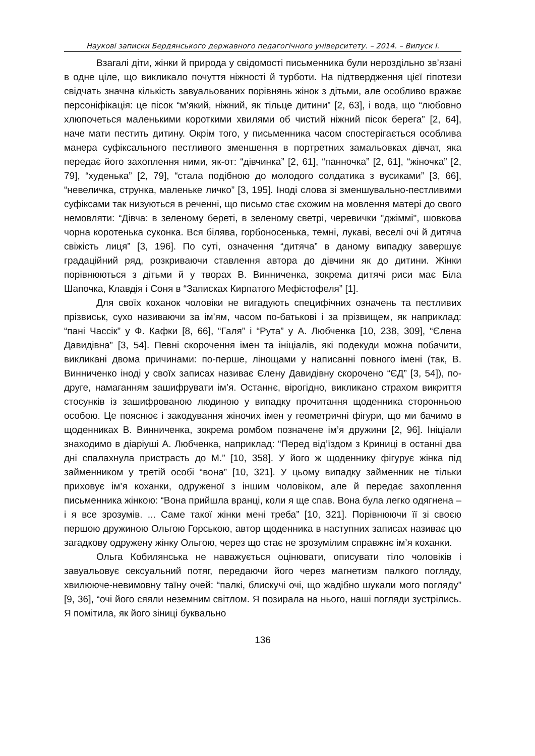Наукові записки Бердянського державного педагогічного університету. – 2014. – Випуск І.
Взагалі діти, жінки й природа у свідомості письменника були нероздільно зв’язані в одне ціле, що викликало почуття ніжності й турботи. На підтвердження цієї гіпотези свідчать значна кількість завуальованих порівнянь жінок з дітьми, але особливо вражає персоніфікація: це пісок “м’який, ніжний, як тільце дитини” [2, 63], і вода, що “любовно хлюпочеться маленькими короткими хвилями об чистий ніжний пісок берега” [2, 64], наче мати пестить дитину. Окрім того, у письменника часом спостерігається особлива манера суфіксального пестливого зменшення в портретних замальовках дівчат, яка передає його захоплення ними, як-от: “дівчинка” [2, 61], “панночка” [2, 61], “жіночка” [2, 79], “худенька” [2, 79], “стала подібною до молодого солдатика з вусиками” [3, 66], “невеличка, струнка, маленьке личко” [3, 195]. Іноді слова зі зменшувально-пестливими суфіксами так низуються в реченні, що письмо стає схожим на мовлення матері до свого немовляти: “Дівча: в зеленому береті, в зеленому светрі, черевички "джіммі", шовкова чорна коротенька суконка. Вся білява, горбоносенька, темні, лукаві, веселі очі й дитяча свіжість лиця” [3, 196]. По суті, означення “дитяча” в даному випадку завершує градаційний ряд, розкриваючи ставлення автора до дівчини як до дитини. Жінки порівнюються з дітьми й у творах В. Винниченка, зокрема дитячі риси має Біла Шапочка, Клавдія і Соня в “Записках Кирпатого Мефістофеля” [1].
Для своїх коханок чоловіки не вигадують специфічних означень та пестливих прізвиськ, сухо називаючи за ім’ям, часом по-батькові і за прізвищем, як наприклад: “пані Чассік” у Ф. Кафки [8, 66], “Галя” і “Рута” у А. Любченка [10, 238, 309], “Єлена Давидівна” [3, 54]. Певні скорочення імен та ініціалів, які подекуди можна побачити, викликані двома причинами: по-перше, лінощами у написанні повного імені (так, В. Винниченко іноді у своїх записах називає Єлену Давидівну скорочено “ЄД” [3, 54]), по-друге, намаганням зашифрувати ім’я. Останнє, вірогідно, викликано страхом викриття стосунків із зашифрованою людиною у випадку прочитання щоденника сторонньою особою. Це пояснює і закодування жіночих імен у геометричні фігури, що ми бачимо в щоденниках В. Винниченка, зокрема ромбом позначене ім’я дружини [2, 96]. Ініціали знаходимо в діаріуші А. Любченка, наприклад: “Перед від’їздом з Криниці в останні два дні спалахнула пристрасть до М.” [10, 358]. У його ж щоденнику фігурує жінка під займенником у третій особі “вона” [10, 321]. У цьому випадку займенник не тільки приховує ім’я коханки, одруженої з іншим чоловіком, але й передає захоплення письменника жінкою: “Вона прийшла вранці, коли я ще спав. Вона була легко одягнена – і я все зрозумів. ... Саме такої жінки мені треба” [10, 321]. Порівнюючи її зі своєю першою дружиною Ольгою Горською, автор щоденника в наступних записах називає цю загадкову одружену жінку Ольгою, через що стає не зрозумілим справжнє ім’я коханки.
Ольга Кобилянська не наважується оцінювати, описувати тіло чоловіків і завуальовує сексуальний потяг, передаючи його через магнетизм палкого погляду, хвилююче-невимовну таїну очей: “палкі, блискучі очі, що жадібно шукали мого погляду” [9, 36], “очі його сяяли неземним світлом. Я позирала на нього, наші погляди зустрілись. Я помітила, як його зіниці буквально
136